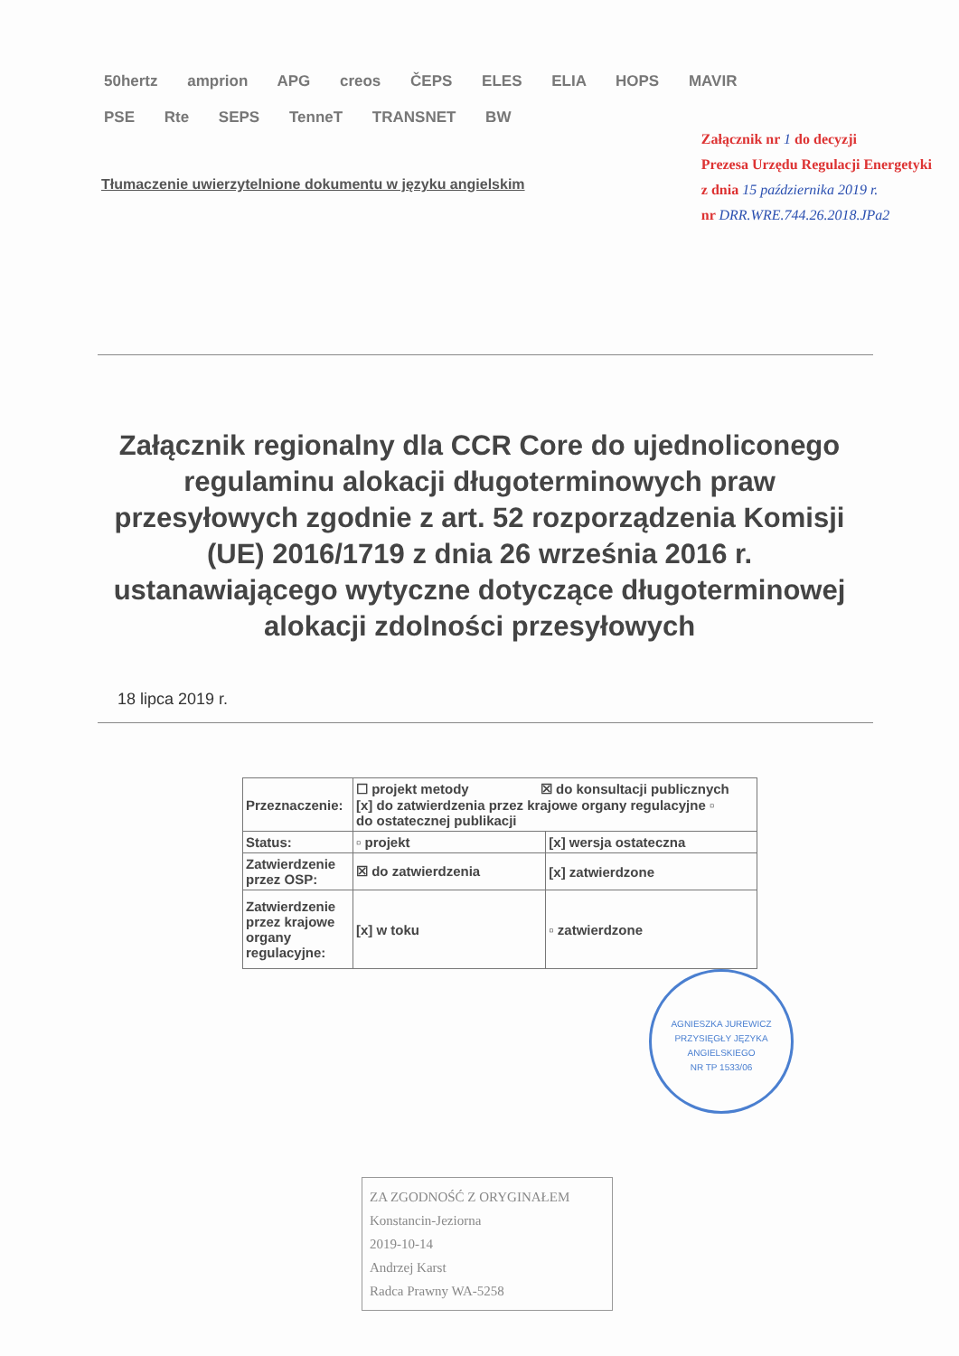50hertz amprion APG creos ČEPS ELES ELIA HOPS MAVIR PSE Rte SEPS TenneT TRANSNET BW
Tłumaczenie uwierzytelnione dokumentu w języku angielskim
Załącznik nr 1 do decyzji
Prezesa Urzędu Regulacji Energetyki
z dnia 15 października 2019 r.
nr DRR.WRE.744.26.2018.JPa2
Załącznik regionalny dla CCR Core do ujednoliconego regulaminu alokacji długoterminowych praw przesyłowych zgodnie z art. 52 rozporządzenia Komisji (UE) 2016/1719 z dnia 26 września 2016 r. ustanawiającego wytyczne dotyczące długoterminowej alokacji zdolności przesyłowych
18 lipca 2019 r.
| Przeznaczenie: | ☐ projekt metody ☒ do konsultacji publicznych [x] do zatwierdzenia przez krajowe organy regulacyjne ▫ do ostatecznej publikacji | |
| Status: | ▫ projekt | [x] wersja ostateczna |
| Zatwierdzenie przez OSP: | ☒ do zatwierdzenia | [x] zatwierdzone |
| Zatwierdzenie przez krajowe organy regulacyjne: | [x] w toku | ▫ zatwierdzone |
ZA ZGODNOŚĆ Z ORYGINAŁEM
Konstancin-Jeziorna
2019-10-14
Andrzej Karst
Radca Prawny WA-5258
AGNIESZKA JUREWICZ
PRZYSIĘGŁY JĘZYKA ANGIELSKIEGO
NR TP 1533/06